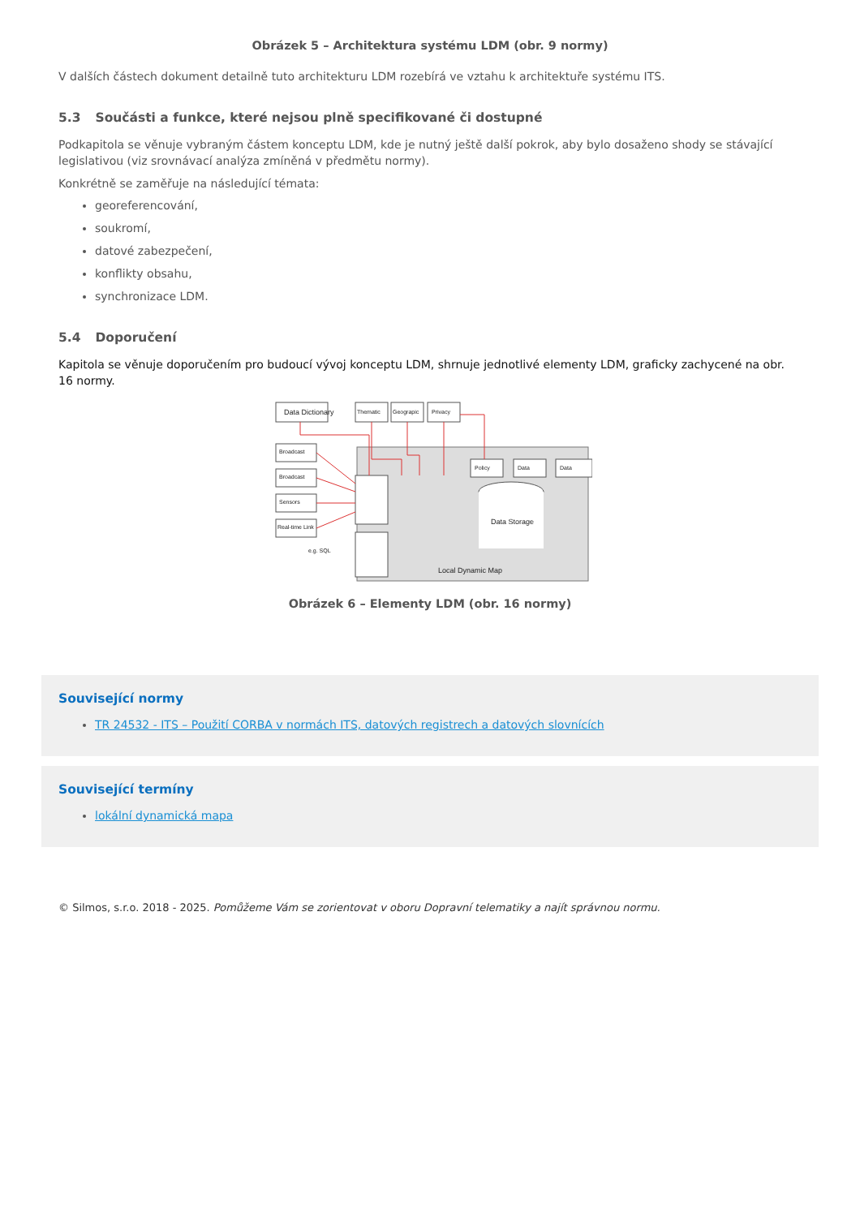Obrázek 5 – Architektura systému LDM (obr. 9 normy)
V dalších částech dokument detailně tuto architekturu LDM rozebírá ve vztahu k architektuře systému ITS.
5.3 Součásti a funkce, které nejsou plně specifikované či dostupné
Podkapitola se věnuje vybraným částem konceptu LDM, kde je nutný ještě další pokrok, aby bylo dosaženo shody se stávající legislativou (viz srovnávací analýza zmíněná v předmětu normy).
Konkrétně se zaměřuje na následující témata:
georeferencování,
soukromí,
datové zabezpečení,
konflikty obsahu,
synchronizace LDM.
5.4 Doporučení
Kapitola se věnuje doporučením pro budoucí vývoj konceptu LDM, shrnuje jednotlivé elementy LDM, graficky zachycené na obr. 16 normy.
Data Dictionary
Thematic
Geograpic
Privacy
Broadcast
Broadcast
Sensors
Real-time Link
Policy
Data
Data
Data Storage
Local Dynamic Map
e.g. SQL
Obrázek 6 – Elementy LDM (obr. 16 normy)
Související normy
TR 24532 - ITS – Použití CORBA v normách ITS, datových registrech a datových slovnících
Související termíny
lokální dynamická mapa
© Silmos, s.r.o. 2018 - 2025. Pomůžeme Vám se zorientovat v oboru Dopravní telematiky a najít správnou normu.